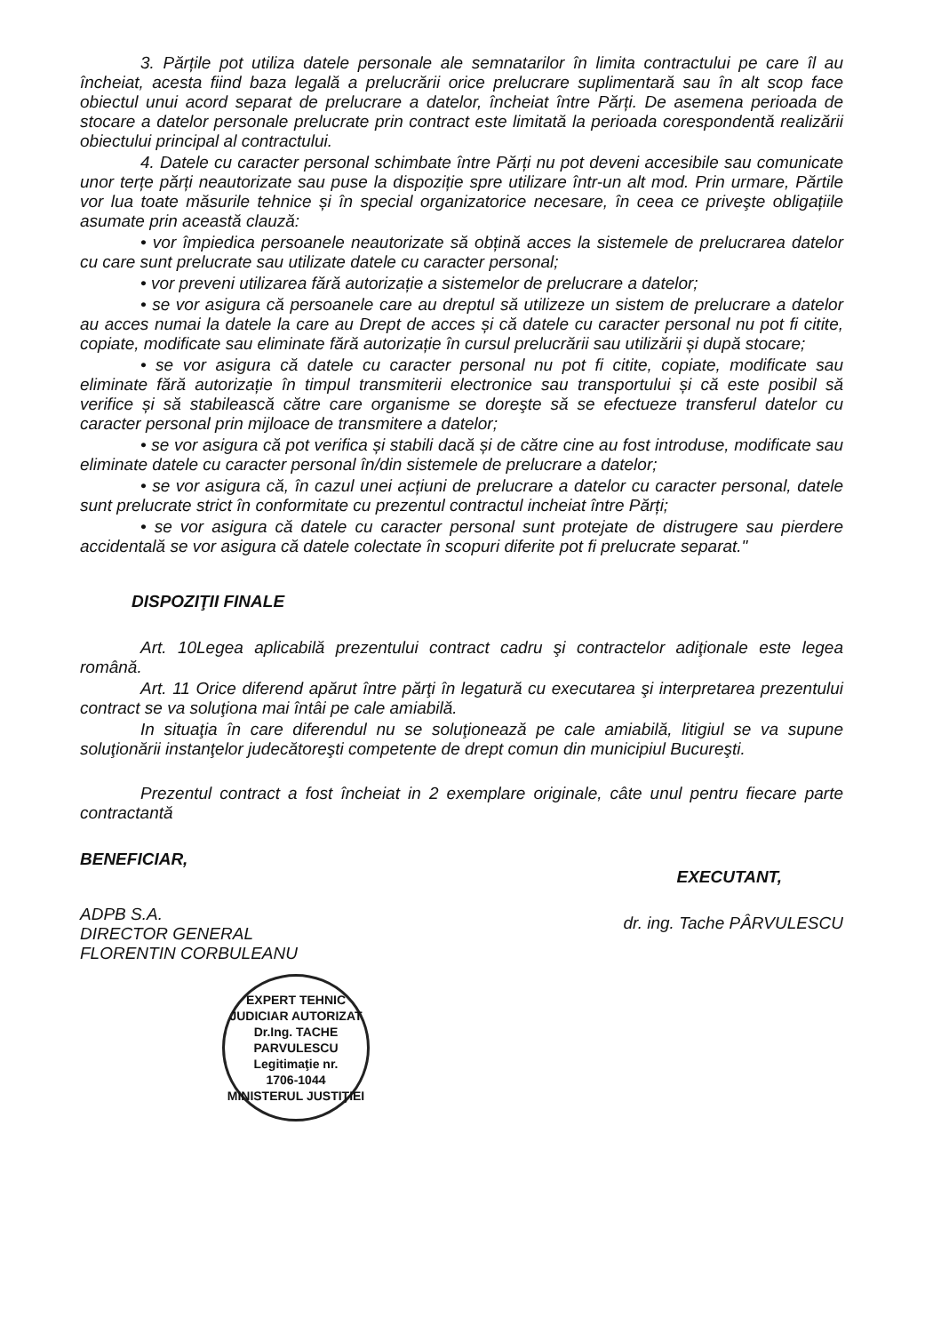3. Părțile pot utiliza datele personale ale semnatarilor în limita contractului pe care îl au încheiat, acesta fiind baza legală a prelucrării orice prelucrare suplimentară sau în alt scop face obiectul unui acord separat de prelucrare a datelor, încheiat între Părți. De asemena perioada de stocare a datelor personale prelucrate prin contract este limitată la perioada corespondentă realizării obiectului principal al contractului.
4. Datele cu caracter personal schimbate între Părți nu pot deveni accesibile sau comunicate unor terțe părți neautorizate sau puse la dispoziție spre utilizare într-un alt mod. Prin urmare, Părtile vor lua toate măsurile tehnice și în special organizatorice necesare, în ceea ce priveşte obligațiile asumate prin această clauză:
• vor împiedica persoanele neautorizate să obțină acces la sistemele de prelucrarea datelor cu care sunt prelucrate sau utilizate datele cu caracter personal;
• vor preveni utilizarea fără autorizație a sistemelor de prelucrare a datelor;
• se vor asigura că persoanele care au dreptul să utilizeze un sistem de prelucrare a datelor au acces numai la datele la care au Drept de acces și că datele cu caracter personal nu pot fi citite, copiate, modificate sau eliminate fără autorizație în cursul prelucrării sau utilizării și după stocare;
• se vor asigura că datele cu caracter personal nu pot fi citite, copiate, modificate sau eliminate fără autorizație în timpul transmiterii electronice sau transportului și că este posibil să verifice și să stabilească către care organisme se doreşte să se efectueze transferul datelor cu caracter personal prin mijloace de transmitere a datelor;
• se vor asigura că pot verifica și stabili dacă și de către cine au fost introduse, modificate sau eliminate datele cu caracter personal în/din sistemele de prelucrare a datelor;
• se vor asigura că, în cazul unei acțiuni de prelucrare a datelor cu caracter personal, datele sunt prelucrate strict în conformitate cu prezentul contractul incheiat între Părți;
• se vor asigura că datele cu caracter personal sunt protejate de distrugere sau pierdere accidentală se vor asigura că datele colectate în scopuri diferite pot fi prelucrate separat."
DISPOZIŢII FINALE
Art. 10Legea aplicabilă prezentului contract cadru şi contractelor adiţionale este legea română.
Art. 11 Orice diferend apărut între părţi în legatură cu executarea şi interpretarea prezentului contract se va soluţiona mai întâi pe cale amiabilă.
In situaţia în care diferendul nu se soluţionează pe cale amiabilă, litigiul se va supune soluţionării instanţelor judecătoreşti competente de drept comun din municipiul Bucureşti.
Prezentul contract a fost încheiat in 2 exemplare originale, câte unul pentru fiecare parte contractantă
BENEFICIAR,
ADPB S.A.
DIRECTOR GENERAL
FLORENTIN CORBULEANU
EXECUTANT,
dr. ing. Tache PÂRVULESCU
EXPERT TEHNIC JUDICIAR AUTORIZAT
Dr.Ing. TACHE
PARVULESCU
Legitimaţie nr.
1706-1044
MINISTERUL JUSTIŢIEI